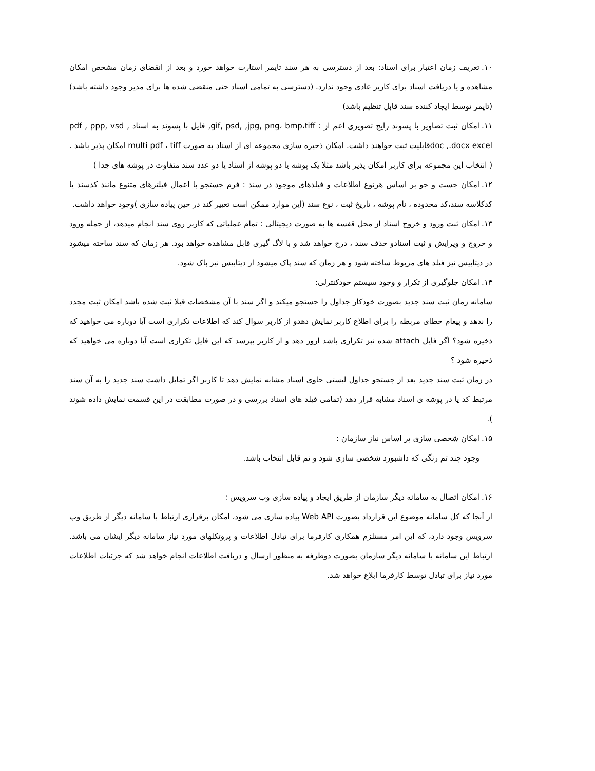۱۰. تعریف زمان اعتبار برای اسناد: بعد از دسترسی به هر سند تایمر استارت خواهد خورد و بعد از انقضای زمان مشخص امکان مشاهده و یا دریافت اسناد برای کاربر عادی وجود ندارد. (دسترسی به تمامی اسناد حتی منقضی شده ها برای مدیر وجود داشته باشد) (تایمر توسط ایجاد کننده سند قابل تنظیم باشد)
۱۱. امکان ثبت تصاویر با پسوند رایج تصویری اعم از : gif, psd, ,jpg, png، bmp،tiff, فایل با پسوند به اسناد , pdf , ppp, vsd doc ,.docx excelقابلیت ثبت خواهند داشت. امکان ذخیره سازی مجموعه ای از اسناد به صورت multi pdf ، tiff امکان پذیر باشد .( انتخاب این مجموعه برای کاربر امکان پذیر باشد مثلا یک پوشه یا دو پوشه از اسناد یا دو عدد سند متفاوت در پوشه های جدا )
۱۲. امکان جست و جو بر اساس هرنوع اطلاعات و فیلدهای موجود در سند : فرم جستجو با اعمال فیلترهای متنوع مانند کدسند یا کدکلاسه سند،کد محدوده ، نام پوشه ، تاریخ ثبت ، نوع سند (این موارد ممکن است تغییر کند در حین پیاده سازی )وجود خواهد داشت.
۱۳. امکان ثبت ورود و خروج اسناد از محل قفسه ها به صورت دیجیتالی : تمام عملیاتی که کاربر روی سند انجام میدهد، از جمله ورود و خروج و ویرایش و ثبت اسنادو حذف سند ، درج خواهد شد و با لاگ گیری قابل مشاهده خواهد بود. هر زمان که سند ساخته میشود در دیتابیس نیز فیلد های مربوط ساخته شود و هر زمان که سند پاک میشود از دیتابیس نیز پاک شود.
۱۴. امکان جلوگیری از تکرار و وجود سیستم خودکنترلی:
سامانه زمان ثبت سند جدید بصورت خودکار جداول را جستجو میکند و اگر سند با آن مشخصات قبلا ثبت شده باشد امکان ثبت مجدد را ندهد و پیغام خطای مربطه را برای اطلاع کاربر نمایش دهدو از کاربر سوال کند که اطلاعات تکراری است آیا دوباره می خواهید که ذخیره شود؟ اگر فایل attach شده نیز تکراری باشد ارور دهد و از کاربر بپرسد که این فایل تکراری است آیا دوباره می خواهید که ذخیره شود ؟
در زمان ثبت سند جدید بعد از جستجو جداول لیستی حاوی اسناد مشابه نمایش دهد تا کاربر اگر تمایل داشت سند جدید را به آن سند مرتبط کد یا در پوشه ی اسناد مشابه قرار دهد (تمامی فیلد های اسناد بررسی و در صورت مطابقت در این قسمت نمایش داده شوند ).
۱۵. امکان شخصی سازی بر اساس نیاز سازمان :
وجود چند تم رنگی که داشبورد شخصی سازی شود و تم قابل انتخاب باشد.
۱۶. امکان اتصال به سامانه دیگر سازمان از طریق ایجاد و پیاده سازی وب سرویس :
از آنجا که کل سامانه موضوع این قرارداد بصورت Web API پیاده سازی می شود، امکان برقراری ارتباط با سامانه دیگر از طریق وب سرویس وجود دارد، که این امر مستلزم همکاری کارفرما برای تبادل اطلاعات و پروتکلهای مورد نیاز سامانه دیگر ایشان می باشد. ارتباط این سامانه با سامانه دیگر سازمان بصورت دوطرفه به منظور ارسال و دریافت اطلاعات انجام خواهد شد که جزئیات اطلاعات مورد نیاز برای تبادل توسط کارفرما ابلاغ خواهد شد.